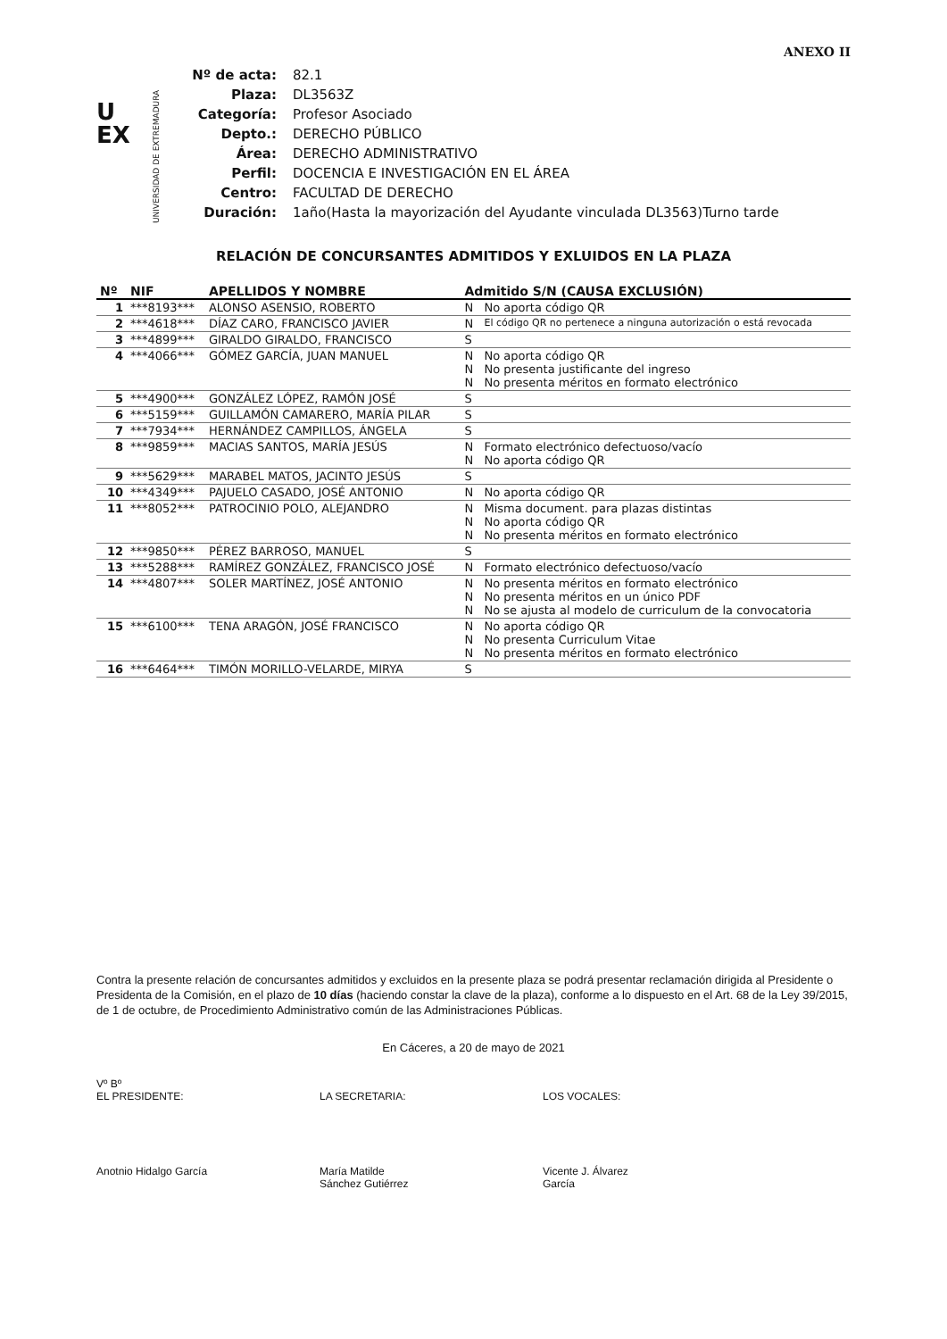ANEXO II
U
EX
UNIVERSIDAD DE EXTREMADURA
| Nº de acta: | 82.1 |
| Plaza: | DL3563Z |
| Categoría: | Profesor Asociado |
| Depto.: | DERECHO PÚBLICO |
| Área: | DERECHO ADMINISTRATIVO |
| Perfil: | DOCENCIA E INVESTIGACIÓN EN EL ÁREA |
| Centro: | FACULTAD DE DERECHO |
| Duración: | 1año(Hasta la mayorización del Ayudante vinculada DL3563)Turno tarde |
RELACIÓN DE CONCURSANTES ADMITIDOS Y EXLUIDOS EN LA PLAZA
| Nº | NIF | APELLIDOS Y NOMBRE | Admitido S/N (CAUSA EXCLUSIÓN) |
| --- | --- | --- | --- |
| 1 | ***8193*** | ALONSO ASENSIO, ROBERTO | N No aporta código QR |
| 2 | ***4618*** | DÍAZ CARO, FRANCISCO JAVIER | N El código QR no pertenece a ninguna autorización o está revocada |
| 3 | ***4899*** | GIRALDO GIRALDO, FRANCISCO | S |
| 4 | ***4066*** | GÓMEZ GARCÍA, JUAN MANUEL | N No aporta código QR N No presenta justificante del ingreso N No presenta méritos en formato electrónico |
| 5 | ***4900*** | GONZÁLEZ LÓPEZ, RAMÓN JOSÉ | S |
| 6 | ***5159*** | GUILLAMÓN CAMARERO, MARÍA PILAR | S |
| 7 | ***7934*** | HERNÁNDEZ CAMPILLOS, ÁNGELA | S |
| 8 | ***9859*** | MACIAS SANTOS, MARÍA JESÚS | N Formato electrónico defectuoso/vacío N No aporta código QR |
| 9 | ***5629*** | MARABEL MATOS, JACINTO JESÚS | S |
| 10 | ***4349*** | PAJUELO CASADO, JOSÉ ANTONIO | N No aporta código QR |
| 11 | ***8052*** | PATROCINIO POLO, ALEJANDRO | N Misma document. para plazas distintas N No aporta código QR N No presenta méritos en formato electrónico |
| 12 | ***9850*** | PÉREZ BARROSO, MANUEL | S |
| 13 | ***5288*** | RAMÍREZ GONZÁLEZ, FRANCISCO JOSÉ | N Formato electrónico defectuoso/vacío |
| 14 | ***4807*** | SOLER MARTÍNEZ, JOSÉ ANTONIO | N No presenta méritos en formato electrónico N No presenta méritos en un único PDF N No se ajusta al modelo de curriculum de la convocatoria |
| 15 | ***6100*** | TENA ARAGÓN, JOSÉ FRANCISCO | N No aporta código QR N No presenta Curriculum Vitae N No presenta méritos en formato electrónico |
| 16 | ***6464*** | TIMÓN MORILLO-VELARDE, MIRYA | S |
Contra la presente relación de concursantes admitidos y excluidos en la presente plaza se podrá presentar reclamación dirigida al Presidente o Presidenta de la Comisión, en el plazo de 10 días (haciendo constar la clave de la plaza), conforme a lo dispuesto en el Art. 68 de la Ley 39/2015, de 1 de octubre, de Procedimiento Administrativo común de las Administraciones Públicas.
En Cáceres, a 20 de mayo de 2021
Vº Bº
EL PRESIDENTE:
Anotnio Hidalgo García
LA SECRETARIA:
María Matilde
Sánchez Gutiérrez
LOS VOCALES:
Vicente J. Álvarez
García